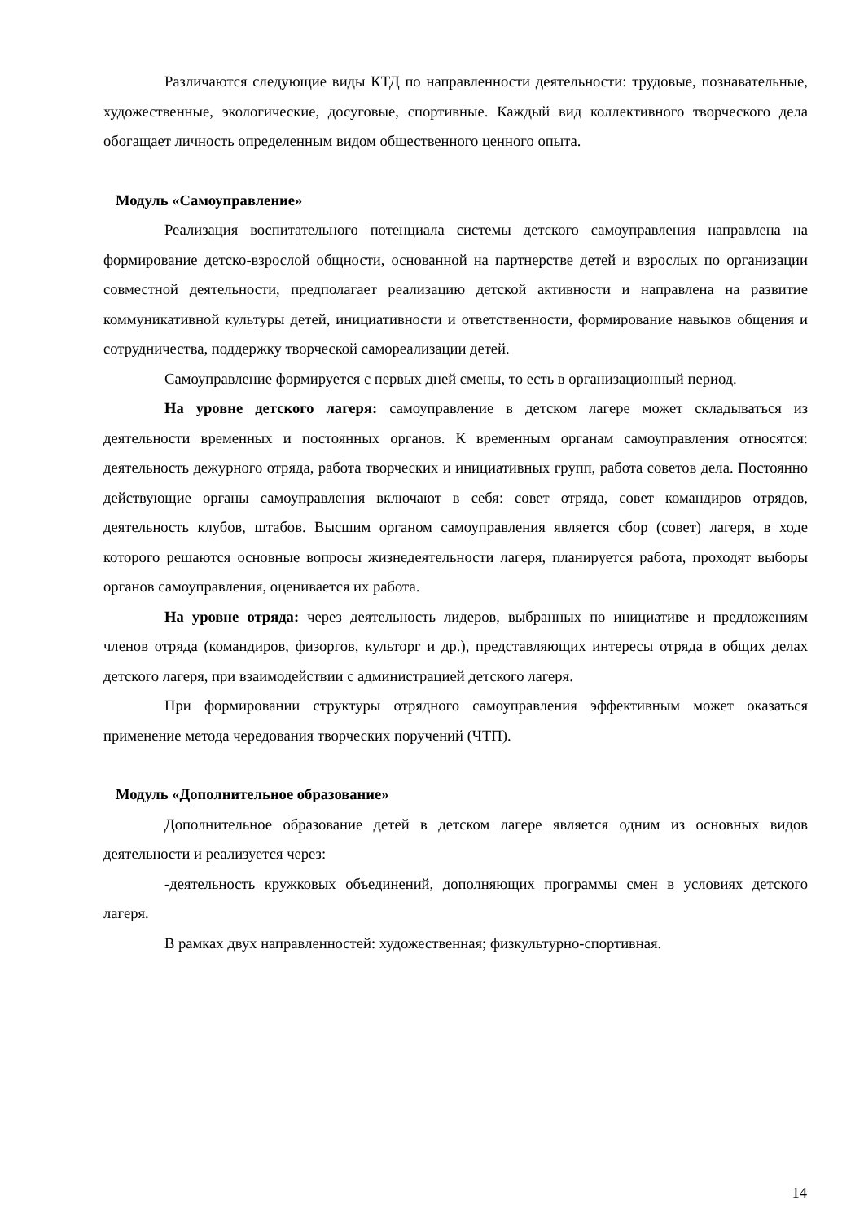Различаются следующие виды КТД по направленности деятельности: трудовые, познавательные, художественные, экологические, досуговые, спортивные. Каждый вид коллективного творческого дела обогащает личность определенным видом общественного ценного опыта.
Модуль «Самоуправление»
Реализация воспитательного потенциала системы детского самоуправления направлена на формирование детско-взрослой общности, основанной на партнерстве детей и взрослых по организации совместной деятельности, предполагает реализацию детской активности и направлена на развитие коммуникативной культуры детей, инициативности и ответственности, формирование навыков общения и сотрудничества, поддержку творческой самореализации детей.
Самоуправление формируется с первых дней смены, то есть в организационный период.
На уровне детского лагеря: самоуправление в детском лагере может складываться из деятельности временных и постоянных органов. К временным органам самоуправления относятся: деятельность дежурного отряда, работа творческих и инициативных групп, работа советов дела. Постоянно действующие органы самоуправления включают в себя: совет отряда, совет командиров отрядов, деятельность клубов, штабов. Высшим органом самоуправления является сбор (совет) лагеря, в ходе которого решаются основные вопросы жизнедеятельности лагеря, планируется работа, проходят выборы органов самоуправления, оценивается их работа.
На уровне отряда: через деятельность лидеров, выбранных по инициативе и предложениям членов отряда (командиров, физоргов, культорг и др.), представляющих интересы отряда в общих делах детского лагеря, при взаимодействии с администрацией детского лагеря.
При формировании структуры отрядного самоуправления эффективным может оказаться применение метода чередования творческих поручений (ЧТП).
Модуль «Дополнительное образование»
Дополнительное образование детей в детском лагере является одним из основных видов деятельности и реализуется через:
-деятельность кружковых объединений, дополняющих программы смен в условиях детского лагеря.
В рамках двух направленностей: художественная; физкультурно-спортивная.
14